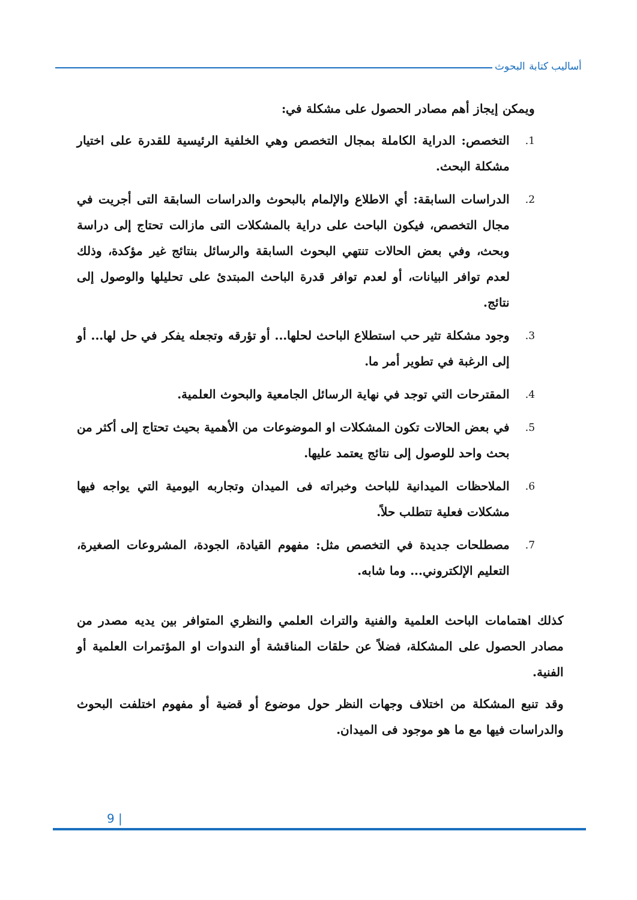أساليب كتابة البحوث
ويمكن إيجاز أهم مصادر الحصول على مشكلة في:
1. التخصص: الدراية الكاملة بمجال التخصص وهي الخلفية الرئيسية للقدرة على اختيار مشكلة البحث.
2. الدراسات السابقة: أي الاطلاع والإلمام بالبحوث والدراسات السابقة التى أجريت في مجال التخصص، فيكون الباحث على دراية بالمشكلات التى مازالت تحتاج إلى دراسة وبحث، وفي بعض الحالات تنتهي البحوث السابقة والرسائل بنتائج غير مؤكدة، وذلك لعدم توافر البيانات، أو لعدم توافر قدرة الباحث المبتدئ على تحليلها والوصول إلى نتائج.
3. وجود مشكلة تثير حب استطلاع الباحث لحلها... أو تؤرقه وتجعله يفكر في حل لها... أو إلى الرغبة في تطوير أمر ما.
4. المقترحات التي توجد في نهاية الرسائل الجامعية والبحوث العلمية.
5. في بعض الحالات تكون المشكلات او الموضوعات من الأهمية بحيث تحتاج إلى أكثر من بحث واحد للوصول إلى نتائج يعتمد عليها.
6. الملاحظات الميدانية للباحث وخبراته فى الميدان وتجاربه اليومية التي يواجه فيها مشكلات فعلية تتطلب حلاً.
7. مصطلحات جديدة في التخصص مثل: مفهوم القيادة، الجودة، المشروعات الصغيرة، التعليم الإلكتروني... وما شابه.
كذلك اهتمامات الباحث العلمية والفنية والتراث العلمي والنظري المتوافر بين يديه مصدر من مصادر الحصول على المشكلة، فضلاً عن حلقات المناقشة أو الندوات او المؤتمرات العلمية أو الفنية.
وقد تنبع المشكلة من اختلاف وجهات النظر حول موضوع أو قضية أو مفهوم اختلفت البحوث والدراسات فيها مع ما هو موجود فى الميدان.
9 |